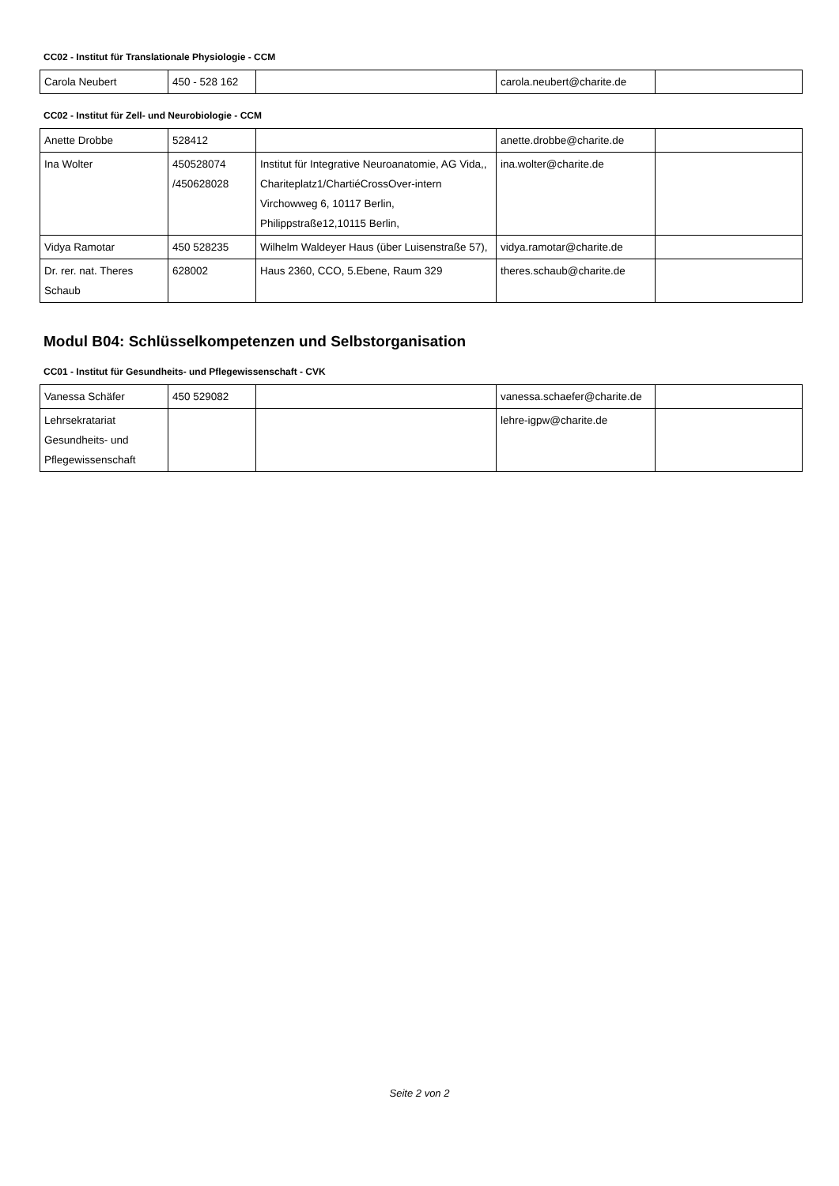CC02 - Institut für Translationale Physiologie - CCM
| Carola Neubert | 450 - 528 162 | | carola.neubert@charite.de | |
CC02 - Institut für Zell- und Neurobiologie - CCM
| Anette Drobbe | 528412 | | anette.drobbe@charite.de | |
| Ina Wolter | 450528074 /450628028 | Institut für Integrative Neuroanatomie, AG Vida,, Chariteplatz1/ChartiéCrossOver-intern Virchowweg 6, 10117 Berlin, Philippstraße12,10115 Berlin, | ina.wolter@charite.de | |
| Vidya Ramotar | 450 528235 | Wilhelm Waldeyer Haus (über Luisenstraße 57), | vidya.ramotar@charite.de | |
| Dr. rer. nat. Theres Schaub | 628002 | Haus 2360, CCO, 5.Ebene, Raum 329 | theres.schaub@charite.de | |
Modul B04: Schlüsselkompetenzen und Selbstorganisation
CC01 - Institut für Gesundheits- und Pflegewissenschaft - CVK
| Vanessa Schäfer | 450 529082 | | vanessa.schaefer@charite.de | |
| Lehrsekratariat Gesundheits- und Pflegewissenschaft | | | lehre-igpw@charite.de | |
Seite 2 von 2